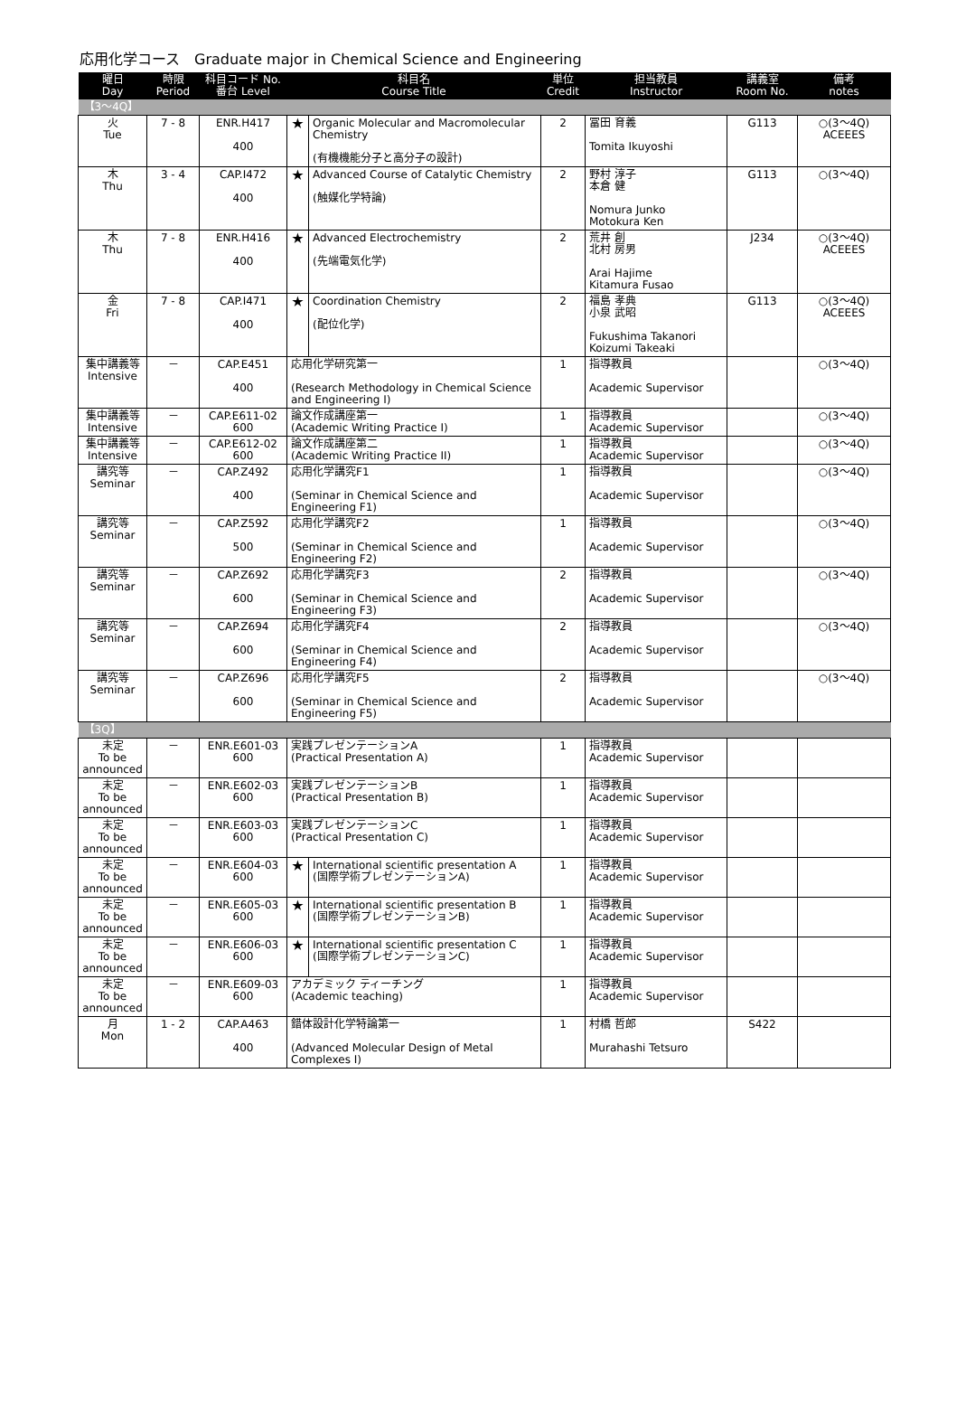応用化学コース　Graduate major in Chemical Science and Engineering
| 曜日 Day | 時限 Period | 科目コード No. 番台 Level | 科目名 Course Title | | 単位 Credit | 担当教員 Instructor | 講義室 Room No. | 備考 notes |
| --- | --- | --- | --- | --- | --- | --- | --- | --- |
| 【3～4Q】 | | | | | | | | |
| 火 Tue | 7 - 8 | ENR.H417 400 | ★ | Organic Molecular and Macromolecular Chemistry (有機機能分子と高分子の設計) | 2 | 冨田 育義 Tomita Ikuyoshi | G113 | ○(3～4Q) ACEEES |
| 木 Thu | 3 - 4 | CAP.I472 400 | ★ | Advanced Course of Catalytic Chemistry (触媒化学特論) | 2 | 野村 淳子 本倉 健 Nomura Junko Motokura Ken | G113 | ○(3～4Q) |
| 木 Thu | 7 - 8 | ENR.H416 400 | ★ | Advanced Electrochemistry (先端電気化学) | 2 | 荒井 創 北村 房男 Arai Hajime Kitamura Fusao | J234 | ○(3～4Q) ACEEES |
| 金 Fri | 7 - 8 | CAP.I471 400 | ★ | Coordination Chemistry (配位化学) | 2 | 福島 孝典 小泉 武昭 Fukushima Takanori Koizumi Takeaki | G113 | ○(3～4Q) ACEEES |
| 集中講義等 Intensive | － | CAP.E451 400 | 応用化学研究第一 (Research Methodology in Chemical Science and Engineering I) | | 1 | 指導教員 Academic Supervisor | | ○(3～4Q) |
| 集中講義等 Intensive | － | CAP.E611-02 600 | 論文作成講座第一 (Academic Writing Practice I) | | 1 | 指導教員 Academic Supervisor | | ○(3～4Q) |
| 集中講義等 Intensive | － | CAP.E612-02 600 | 論文作成講座第二 (Academic Writing Practice II) | | 1 | 指導教員 Academic Supervisor | | ○(3～4Q) |
| 講究等 Seminar | － | CAP.Z492 400 | 応用化学講究F1 (Seminar in Chemical Science and Engineering F1) | | 1 | 指導教員 Academic Supervisor | | ○(3～4Q) |
| 講究等 Seminar | － | CAP.Z592 500 | 応用化学講究F2 (Seminar in Chemical Science and Engineering F2) | | 1 | 指導教員 Academic Supervisor | | ○(3～4Q) |
| 講究等 Seminar | － | CAP.Z692 600 | 応用化学講究F3 (Seminar in Chemical Science and Engineering F3) | | 2 | 指導教員 Academic Supervisor | | ○(3～4Q) |
| 講究等 Seminar | － | CAP.Z694 600 | 応用化学講究F4 (Seminar in Chemical Science and Engineering F4) | | 2 | 指導教員 Academic Supervisor | | ○(3～4Q) |
| 講究等 Seminar | － | CAP.Z696 600 | 応用化学講究F5 (Seminar in Chemical Science and Engineering F5) | | 2 | 指導教員 Academic Supervisor | | ○(3～4Q) |
| 【3Q】 | | | | | | | | |
| 未定 To be announced | － | ENR.E601-03 600 | 実践プレゼンテーションA (Practical Presentation A) | | 1 | 指導教員 Academic Supervisor | | |
| 未定 To be announced | － | ENR.E602-03 600 | 実践プレゼンテーションB (Practical Presentation B) | | 1 | 指導教員 Academic Supervisor | | |
| 未定 To be announced | － | ENR.E603-03 600 | 実践プレゼンテーションC (Practical Presentation C) | | 1 | 指導教員 Academic Supervisor | | |
| 未定 To be announced | － | ENR.E604-03 600 | ★ | International scientific presentation A (国際学術プレゼンテーションA) | 1 | 指導教員 Academic Supervisor | | |
| 未定 To be announced | － | ENR.E605-03 600 | ★ | International scientific presentation B (国際学術プレゼンテーションB) | 1 | 指導教員 Academic Supervisor | | |
| 未定 To be announced | － | ENR.E606-03 600 | ★ | International scientific presentation C (国際学術プレゼンテーションC) | 1 | 指導教員 Academic Supervisor | | |
| 未定 To be announced | － | ENR.E609-03 600 | アカデミック ティーチング (Academic teaching) | | 1 | 指導教員 Academic Supervisor | | |
| 月 Mon | 1 - 2 | CAP.A463 400 | 錯体設計化学特論第一 (Advanced Molecular Design of Metal Complexes I) | | 1 | 村橋 哲郎 Murahashi Tetsuro | S422 | |